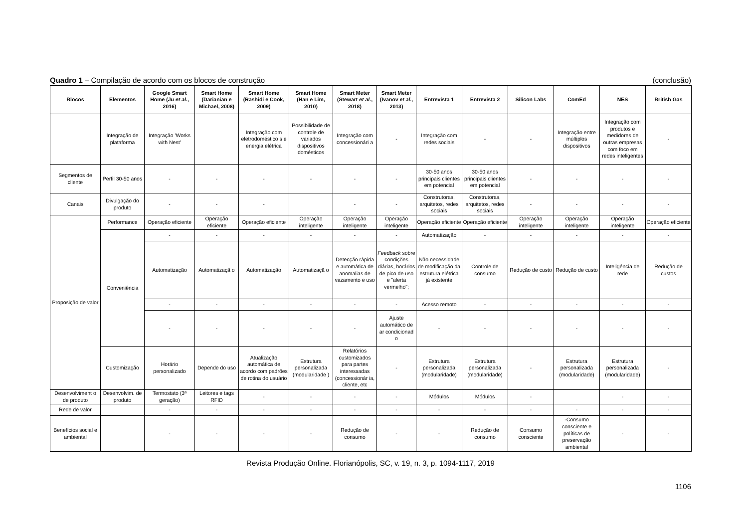Quadro 1 – Compilação de acordo com os blocos de construção (conclusão)
| Blocos | Elementos | Google Smart Home (Ju et al. , 2016) | Smart Home (Darianian e Michael, 2008) | Smart Home (Rashidi e Cook, 2009) | Smart Home (Han e Lim, 2010) | Smart Meter (Stewart et al. , 2018) | Smart Meter (Ivanov et al. , 2013) | Entrevista 1 | Entrevista 2 | Silicon Labs | ComEd | NES | British Gas |
| --- | --- | --- | --- | --- | --- | --- | --- | --- | --- | --- | --- | --- | --- |
| | Integração de plataforma | Integração 'Works with Nest' | | Integração com eletrodoméstico s e energia elétrica | Possibilidade de controle de variados dispositivos domésticos | Integração com concessionári a | - | Integração com redes sociais | - | - | Integração entre múltiplos dispositivos | Integração com produtos e medidores de outras empresas com foco em redes inteligentes | - |
| Segmentos de cliente | Perfil 30-50 anos | - | - | - | - | - | - | 30-50 anos principais clientes em potencial | 30-50 anos principais clientes em potencial | - | - | - | - |
| Canais | Divulgação do produto | - | - | - | | - | - | Construtoras, arquitetos, redes sociais | Construtoras, arquitetos, redes sociais | - | - | - | - |
| Proposição de valor | Performance | Operação eficiente | Operação eficiente | Operação eficiente | Operação inteligente | Operação inteligente | Operação inteligente | Operação eficiente | Operação eficiente | Operação inteligente | Operação inteligente | Operação inteligente | Operação eficiente |
| | Conveniência | - | - | - | - | - | - | Automatização | - | - | - | - | - |
| | | Automatização | Automatizaçã o | Automatização | Automatizaçã o | Detecção rápida e automática de anomalias de vazamento e uso | Feedback sobre condições diárias, horários de pico de uso e "alerta vermelho"; | Não necessidade de modificação da estrutura elétrica já existente | Controle de consumo | Redução de custo | Redução de custo | Inteligência de rede | Redução de custos |
| | | - | - | - | - | - | - | Acesso remoto | - | - | - | - | - |
| | | - | - | - | - | - | Ajuste automático de ar condicionad o | - | - | - | - | - | - |
| | Customização | Horário personalizado | Depende do uso | Atualização automática de acordo com padrões de rotina do usuário | Estrutura personalizada (modularidade ) | Relatórios customizados para partes interessadas (concessionár ia, cliente, etc | - | Estrutura personalizada (modularidade) | Estrutura personalizada (modularidade) | - | Estrutura personalizada (modularidade) | Estrutura personalizada (modularidade) | - |
| Desenvolviment o de produto | Desenvolvim. de produto | Termostato (3ª geração) | Leitores e tags RFID | - | - | - | - | Módulos | Módulos | - | | - | - |
| Rede de valor | | - | - | - | - | - | - | - | - | - | - | - | - |
| Benefícios social e ambiental | | - | - | - | - | Redução de consumo | - | - | Redução de consumo | Consumo consciente | -Consumo consciente e políticas de preservação ambiental | - | - |
Revista Produção Online. Florianópolis, SC, v. 19, n. 3, p. 1094-1117, 2019
1106